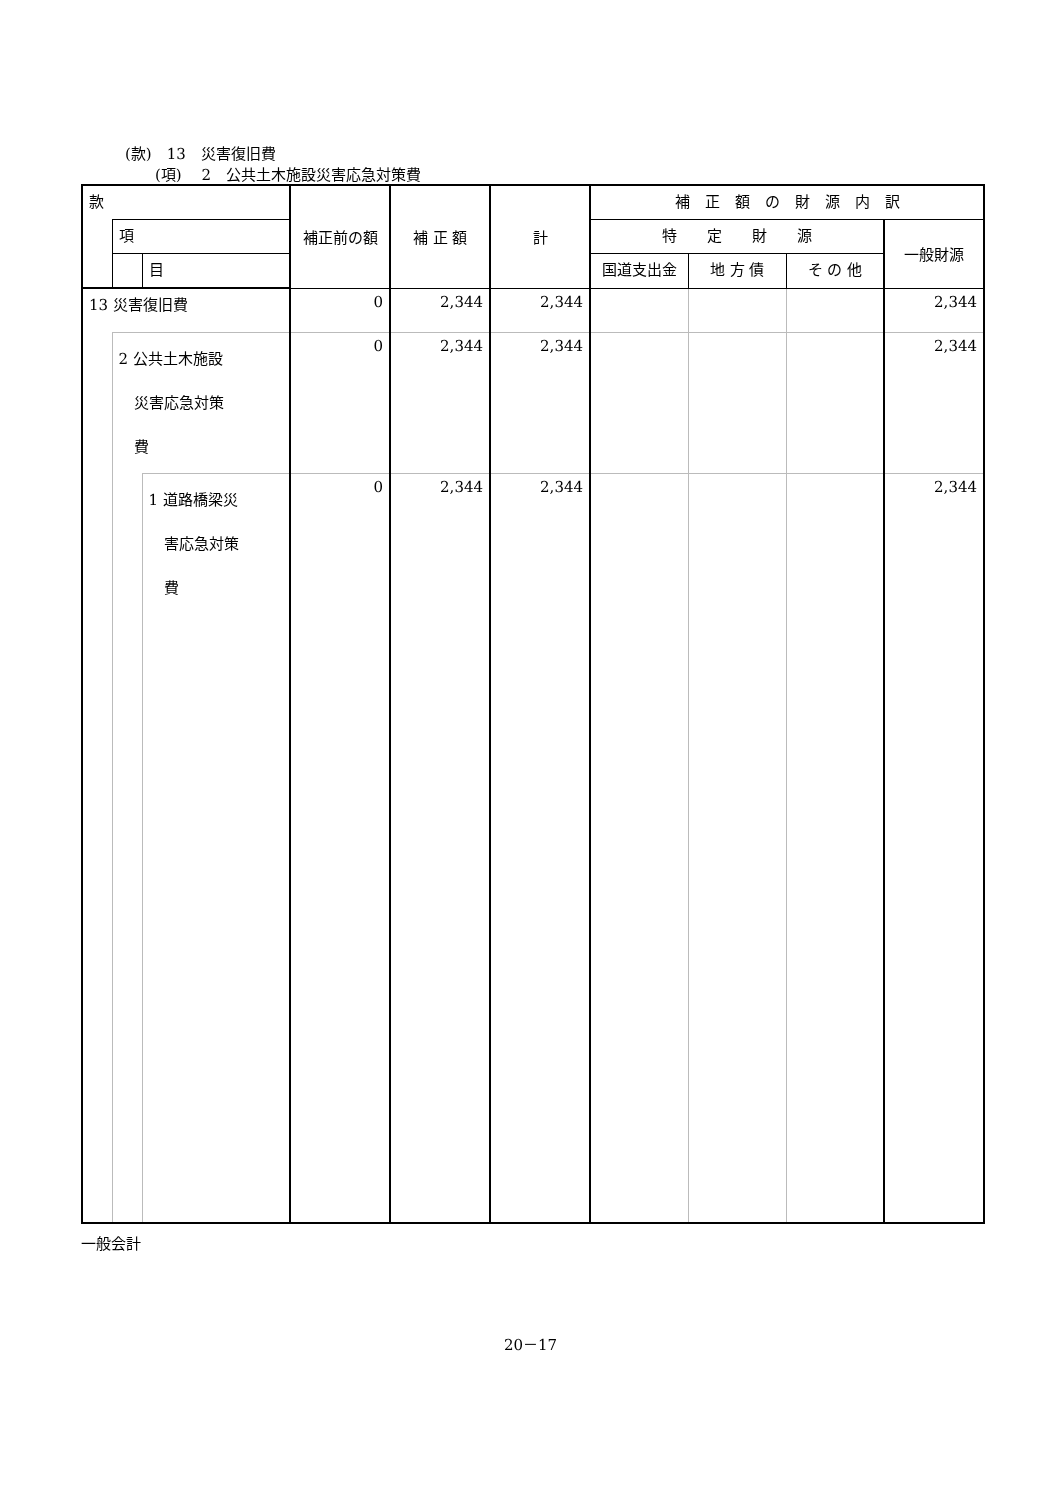(款)　13　災害復旧費
(項)　 2　公共土木施設災害応急対策費
| 款 | | | 補正前の額 | 補 正 額 | 計 | 補 正 額 の 財 源 内 訳 | | | |
| --- | --- | --- | --- | --- | --- | --- | --- | --- | --- |
| | 項 | | | | | 特 定 財 源 | | | 一般財源 |
| | | 目 | | | | 国道支出金 | 地 方 債 | そ の 他 | |
| 13 災害復旧費 | | | 0 | 2,344 | 2,344 | | | | 2,344 |
| | 2 公共土木施設 災害応急対策 費 | | 0 | 2,344 | 2,344 | | | | 2,344 |
| | | 1 道路橋梁災 害応急対策 費 | 0 | 2,344 | 2,344 | | | | 2,344 |
一般会計
20－17